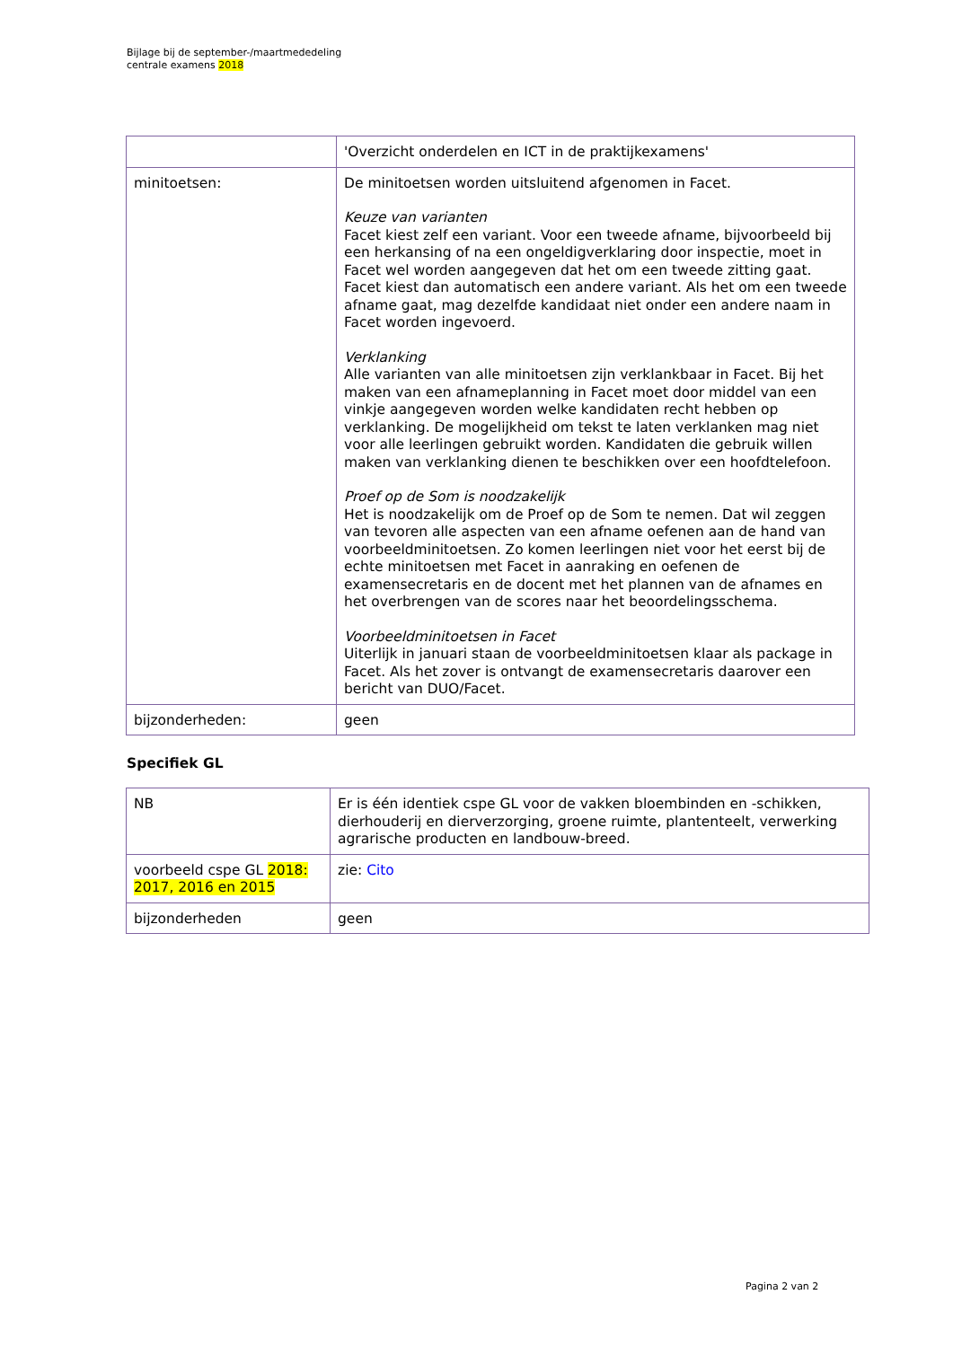Bijlage bij de september-/maartmededeling
centrale examens 2018
| | 'Overzicht onderdelen en ICT in de praktijkexamens' |
| minitoetsen: | De minitoetsen worden uitsluitend afgenomen in Facet. Keuze van varianten Facet kiest zelf een variant. Voor een tweede afname, bijvoorbeeld bij een herkansing of na een ongeldigverklaring door inspectie, moet in Facet wel worden aangegeven dat het om een tweede zitting gaat. Facet kiest dan automatisch een andere variant. Als het om een tweede afname gaat, mag dezelfde kandidaat niet onder een andere naam in Facet worden ingevoerd. Verklanking Alle varianten van alle minitoetsen zijn verklankbaar in Facet. Bij het maken van een afnameplanning in Facet moet door middel van een vinkje aangegeven worden welke kandidaten recht hebben op verklanking. De mogelijkheid om tekst te laten verklanken mag niet voor alle leerlingen gebruikt worden. Kandidaten die gebruik willen maken van verklanking dienen te beschikken over een hoofdtelefoon. Proef op de Som is noodzakelijk Het is noodzakelijk om de Proef op de Som te nemen. Dat wil zeggen van tevoren alle aspecten van een afname oefenen aan de hand van voorbeeldminitoetsen. Zo komen leerlingen niet voor het eerst bij de echte minitoetsen met Facet in aanraking en oefenen de examensecretaris en de docent met het plannen van de afnames en het overbrengen van de scores naar het beoordelingsschema. Voorbeeldminitoetsen in Facet Uiterlijk in januari staan de voorbeeldminitoetsen klaar als package in Facet. Als het zover is ontvangt de examensecretaris daarover een bericht van DUO/Facet. |
| bijzonderheden: | geen |
Specifiek GL
| NB | Er is één identiek cspe GL voor de vakken bloembinden en -schikken, dierhouderij en dierverzorging, groene ruimte, plantenteelt, verwerking agrarische producten en landbouw-breed. |
| voorbeeld cspe GL 2018: 2017, 2016 en 2015 | zie: Cito |
| bijzonderheden | geen |
Pagina 2 van 2